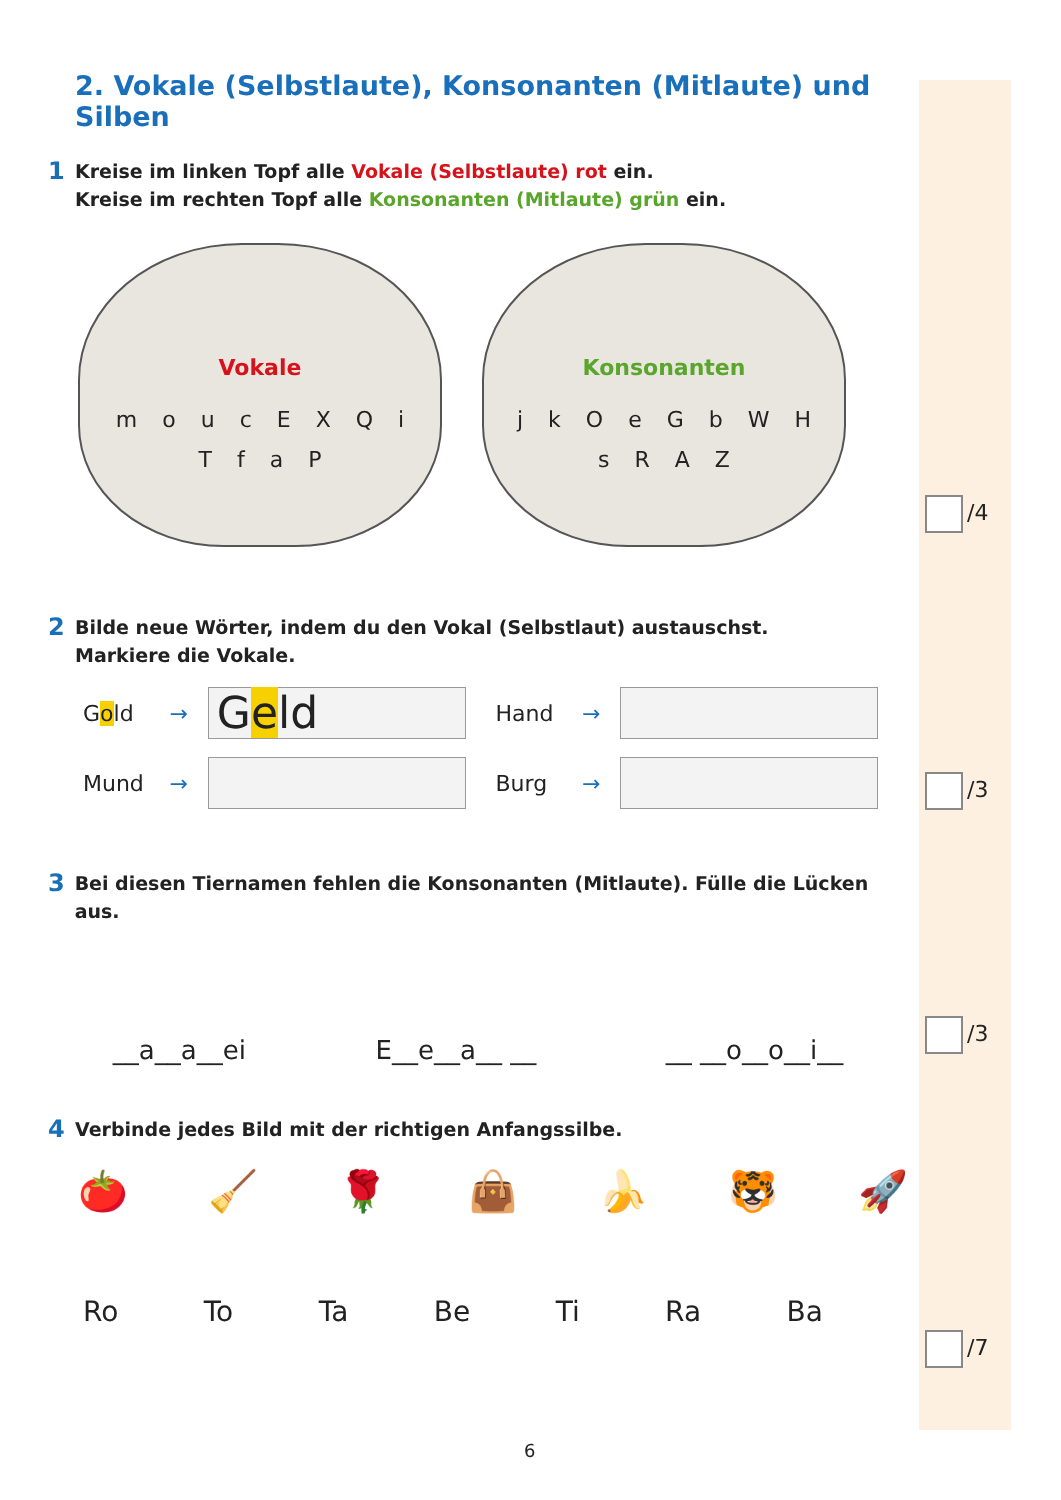2. Vokale (Selbstlaute), Konsonanten (Mitlaute) und Silben
1 Kreise im linken Topf alle Vokale (Selbstlaute) rot ein.
Kreise im rechten Topf alle Konsonanten (Mitlaute) grün ein.
Vokale
m o u c E X Q i T f a P
Konsonanten
j k O e G b W H s R A Z
2 Bilde neue Wörter, indem du den Vokal (Selbstlaut) austauschst.
Markiere die Vokale.
Gold →
Geld
Hand →
Mund → Burg →
3 Bei diesen Tiernamen fehlen die Konsonanten (Mitlaute). Fülle die Lücken aus.
__a__a__ei E__e__a__ __ __ __o__o__i__
4 Verbinde jedes Bild mit der richtigen Anfangssilbe.
🍅 🧹 🌹 👜 🍌 🐯 🚀
Ro To Ta Be Ti Ra Ba
/4
/3
/3
/7
6